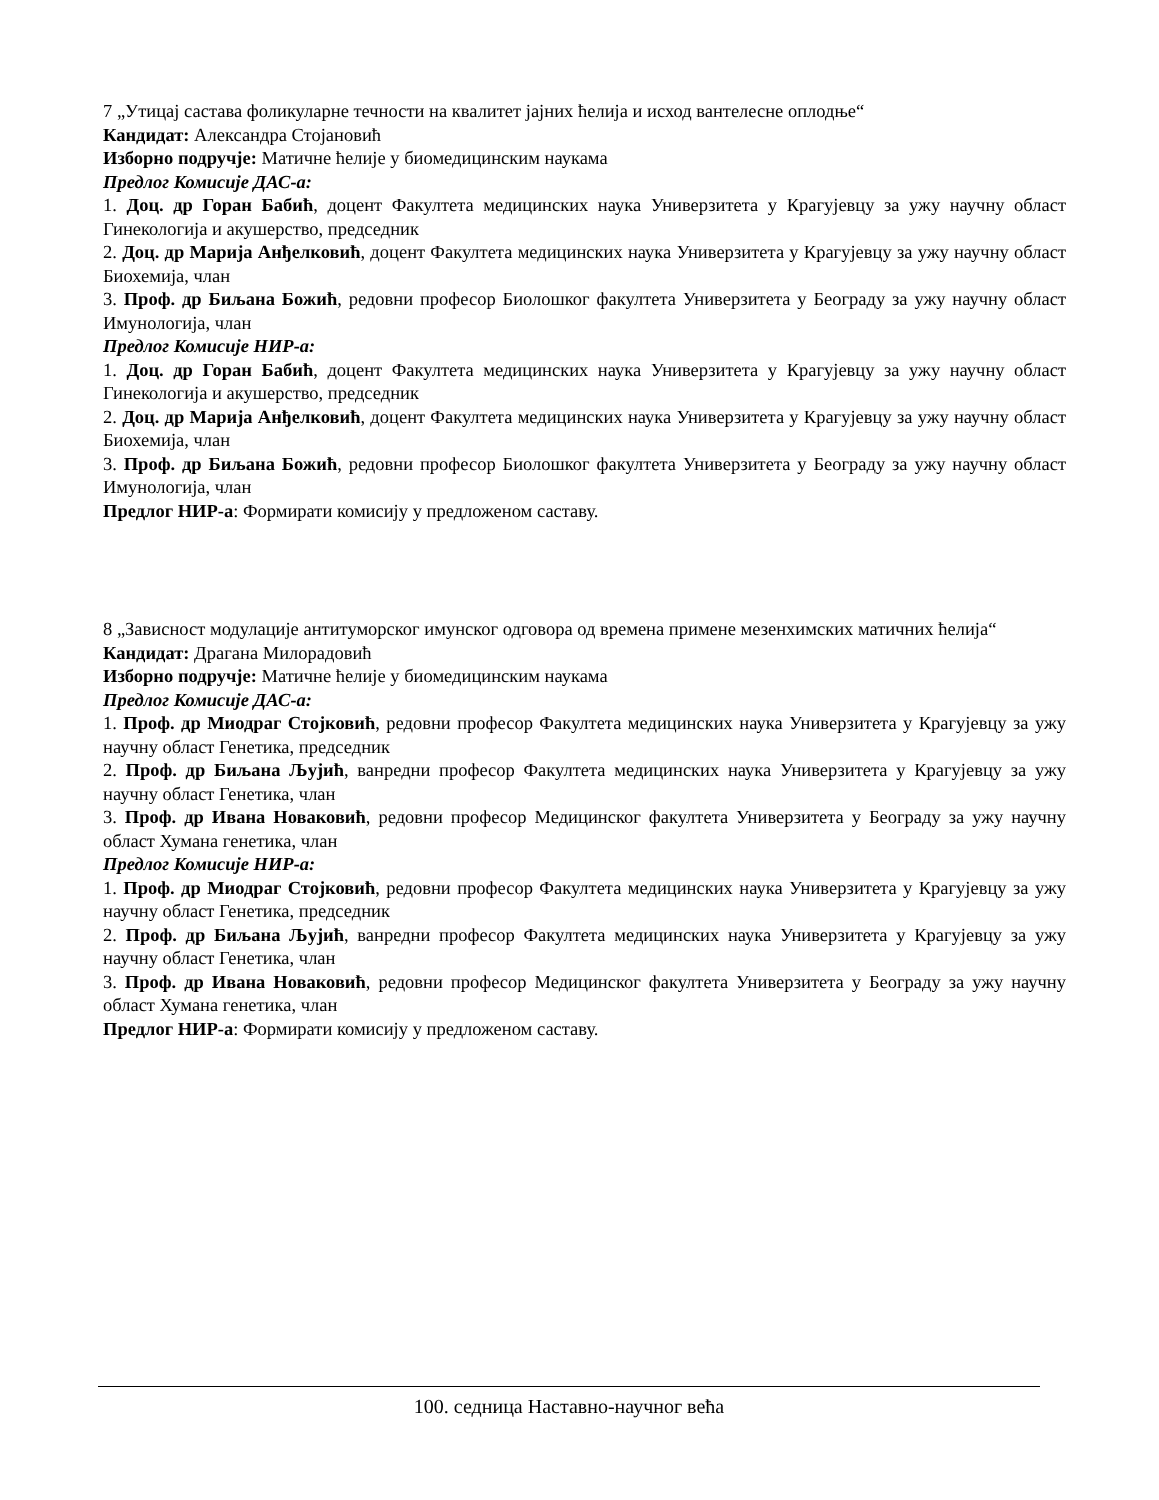7 „Утицај састава фоликуларне течности на квалитет јајних ћелија и исход вантелесне оплодње“
Кандидат: Александра Стојановић
Изборно подручје: Матичне ћелије у биомедицинским наукама
Предлог Комисије ДАС-а:
1. Доц. др Горан Бабић, доцент Факултета медицинских наука Универзитета у Крагујевцу за ужу научну област Гинекологија и акушерство, председник
2. Доц. др Марија Анђелковић, доцент Факултета медицинских наука Универзитета у Крагујевцу за ужу научну област Биохемија, члан
3. Проф. др Биљана Божић, редовни професор Биолошког факултета Универзитета у Београду за ужу научну област Имунологија, члан
Предлог Комисије НИР-а:
1. Доц. др Горан Бабић, доцент Факултета медицинских наука Универзитета у Крагујевцу за ужу научну област Гинекологија и акушерство, председник
2. Доц. др Марија Анђелковић, доцент Факултета медицинских наука Универзитета у Крагујевцу за ужу научну област Биохемија, члан
3. Проф. др Биљана Божић, редовни професор Биолошког факултета Универзитета у Београду за ужу научну област Имунологија, члан
Предлог НИР-а: Формирати комисију у предложеном саставу.
8 „Зависност модулације антитуморског имунског одговора од времена примене мезенхимских матичних ћелија“
Кандидат: Драгана Милорадовић
Изборно подручје: Матичне ћелије у биомедицинским наукама
Предлог Комисије ДАС-а:
1. Проф. др Миодраг Стојковић, редовни професор Факултета медицинских наука Универзитета у Крагујевцу за ужу научну област Генетика, председник
2. Проф. др Биљана Љујић, ванредни професор Факултета медицинских наука Универзитета у Крагујевцу за ужу научну област Генетика, члан
3. Проф. др Ивана Новаковић, редовни професор Медицинског факултета Универзитета у Београду за ужу научну област Хумана генетика, члан
Предлог Комисије НИР-а:
1. Проф. др Миодраг Стојковић, редовни професор Факултета медицинских наука Универзитета у Крагујевцу за ужу научну област Генетика, председник
2. Проф. др Биљана Љујић, ванредни професор Факултета медицинских наука Универзитета у Крагујевцу за ужу научну област Генетика, члан
3. Проф. др Ивана Новаковић, редовни професор Медицинског факултета Универзитета у Београду за ужу научну област Хумана генетика, члан
Предлог НИР-а: Формирати комисију у предложеном саставу.
100. седница Наставно-научног већа